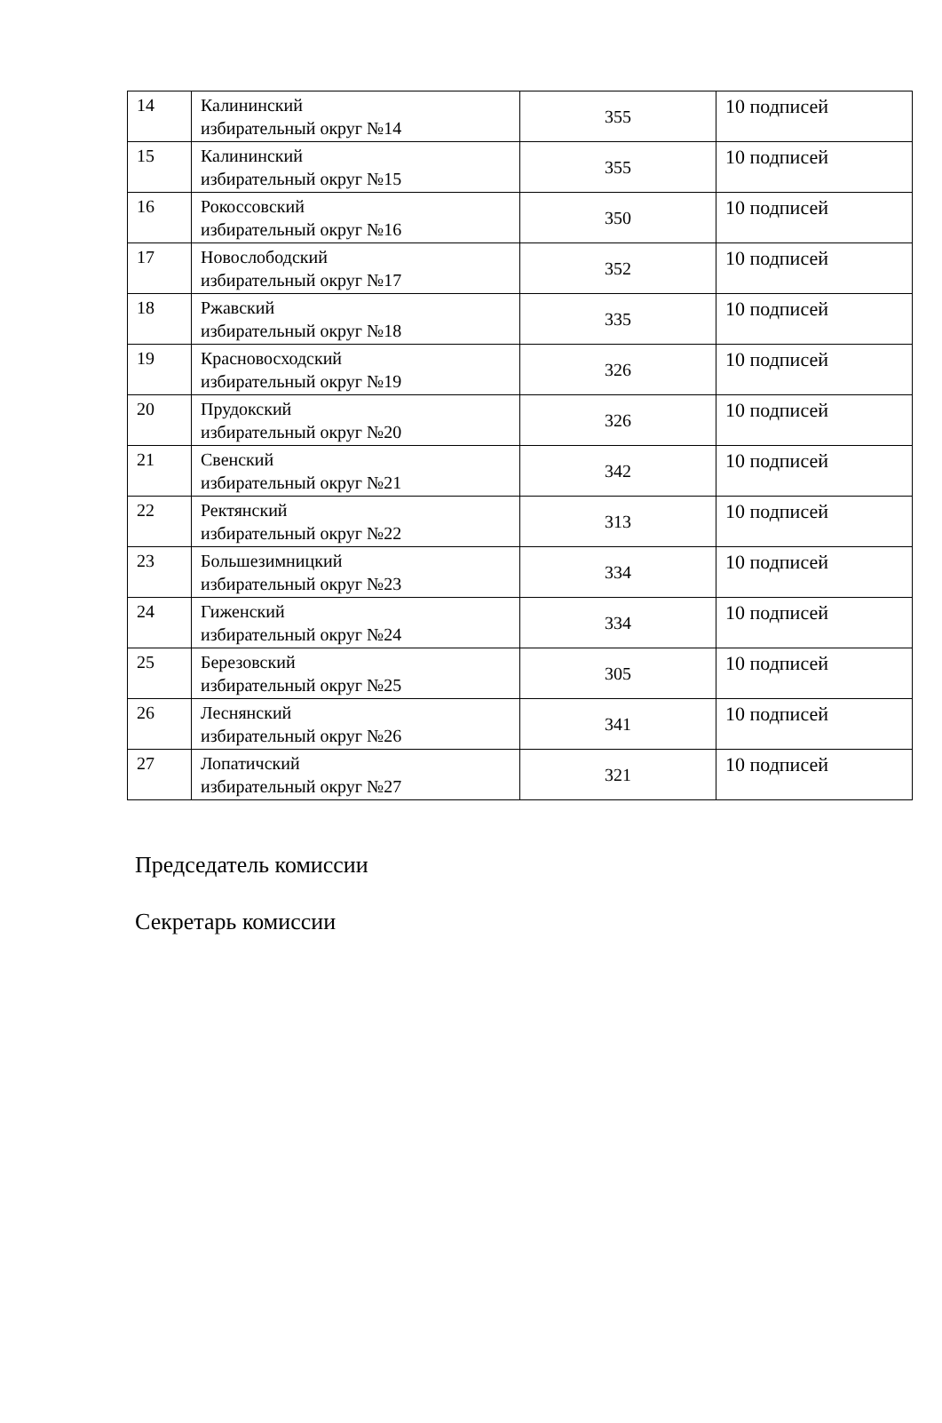| 14 | Калининский избирательный округ №14 | 355 | 10 подписей |
| 15 | Калининский избирательный округ №15 | 355 | 10 подписей |
| 16 | Рокоссовский избирательный округ №16 | 350 | 10 подписей |
| 17 | Новослободский избирательный округ №17 | 352 | 10 подписей |
| 18 | Ржавский избирательный округ №18 | 335 | 10 подписей |
| 19 | Красновосходский избирательный округ №19 | 326 | 10 подписей |
| 20 | Прудокский избирательный округ №20 | 326 | 10 подписей |
| 21 | Свенский избирательный округ №21 | 342 | 10 подписей |
| 22 | Ректянский избирательный округ №22 | 313 | 10 подписей |
| 23 | Большезимницкий избирательный округ №23 | 334 | 10 подписей |
| 24 | Гиженский избирательный округ №24 | 334 | 10 подписей |
| 25 | Березовский избирательный округ №25 | 305 | 10 подписей |
| 26 | Леснянский избирательный округ №26 | 341 | 10 подписей |
| 27 | Лопатичский избирательный округ №27 | 321 | 10 подписей |
Председатель комиссии
Секретарь комиссии